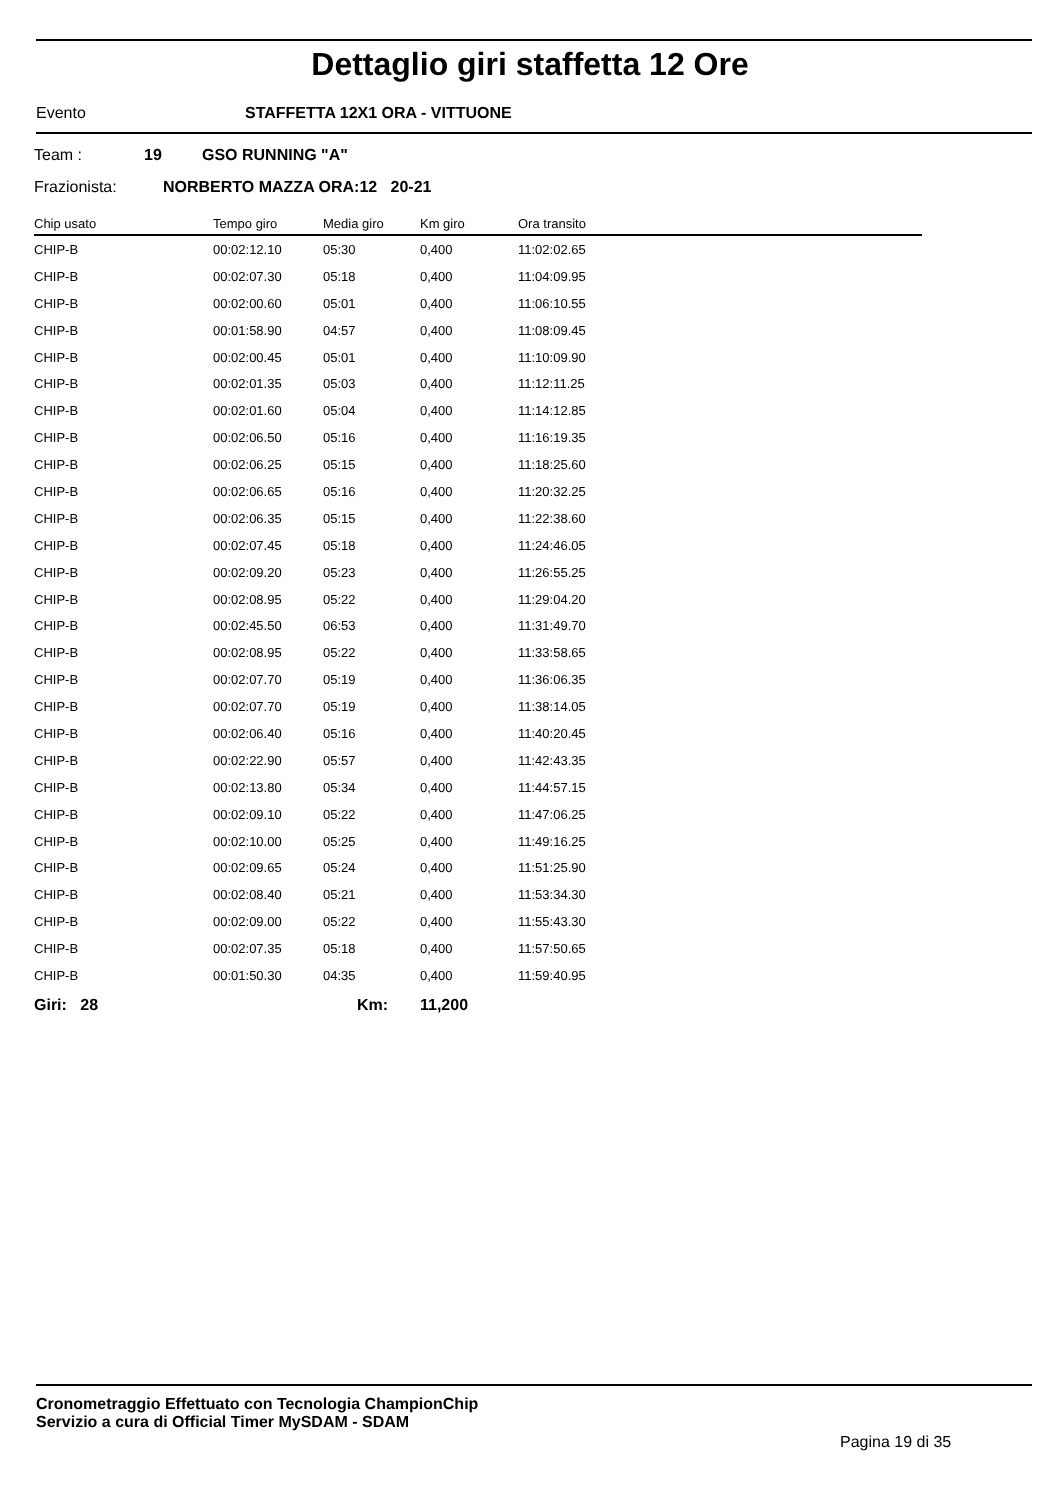Dettaglio giri staffetta 12 Ore
Evento STAFFETTA 12X1 ORA - VITTUONE
Team : 19 GSO RUNNING "A"
Frazionista: NORBERTO MAZZA ORA:12 20-21
| Chip usato | Tempo giro | Media giro | Km giro | Ora transito |
| --- | --- | --- | --- | --- |
| CHIP-B | 00:02:12.10 | 05:30 | 0,400 | 11:02:02.65 |
| CHIP-B | 00:02:07.30 | 05:18 | 0,400 | 11:04:09.95 |
| CHIP-B | 00:02:00.60 | 05:01 | 0,400 | 11:06:10.55 |
| CHIP-B | 00:01:58.90 | 04:57 | 0,400 | 11:08:09.45 |
| CHIP-B | 00:02:00.45 | 05:01 | 0,400 | 11:10:09.90 |
| CHIP-B | 00:02:01.35 | 05:03 | 0,400 | 11:12:11.25 |
| CHIP-B | 00:02:01.60 | 05:04 | 0,400 | 11:14:12.85 |
| CHIP-B | 00:02:06.50 | 05:16 | 0,400 | 11:16:19.35 |
| CHIP-B | 00:02:06.25 | 05:15 | 0,400 | 11:18:25.60 |
| CHIP-B | 00:02:06.65 | 05:16 | 0,400 | 11:20:32.25 |
| CHIP-B | 00:02:06.35 | 05:15 | 0,400 | 11:22:38.60 |
| CHIP-B | 00:02:07.45 | 05:18 | 0,400 | 11:24:46.05 |
| CHIP-B | 00:02:09.20 | 05:23 | 0,400 | 11:26:55.25 |
| CHIP-B | 00:02:08.95 | 05:22 | 0,400 | 11:29:04.20 |
| CHIP-B | 00:02:45.50 | 06:53 | 0,400 | 11:31:49.70 |
| CHIP-B | 00:02:08.95 | 05:22 | 0,400 | 11:33:58.65 |
| CHIP-B | 00:02:07.70 | 05:19 | 0,400 | 11:36:06.35 |
| CHIP-B | 00:02:07.70 | 05:19 | 0,400 | 11:38:14.05 |
| CHIP-B | 00:02:06.40 | 05:16 | 0,400 | 11:40:20.45 |
| CHIP-B | 00:02:22.90 | 05:57 | 0,400 | 11:42:43.35 |
| CHIP-B | 00:02:13.80 | 05:34 | 0,400 | 11:44:57.15 |
| CHIP-B | 00:02:09.10 | 05:22 | 0,400 | 11:47:06.25 |
| CHIP-B | 00:02:10.00 | 05:25 | 0,400 | 11:49:16.25 |
| CHIP-B | 00:02:09.65 | 05:24 | 0,400 | 11:51:25.90 |
| CHIP-B | 00:02:08.40 | 05:21 | 0,400 | 11:53:34.30 |
| CHIP-B | 00:02:09.00 | 05:22 | 0,400 | 11:55:43.30 |
| CHIP-B | 00:02:07.35 | 05:18 | 0,400 | 11:57:50.65 |
| CHIP-B | 00:01:50.30 | 04:35 | 0,400 | 11:59:40.95 |
Giri: 28 Km: 11,200
Cronometraggio Effettuato con Tecnologia ChampionChip
Servizio a cura di Official Timer MySDAM - SDAM
Pagina 19 di 35